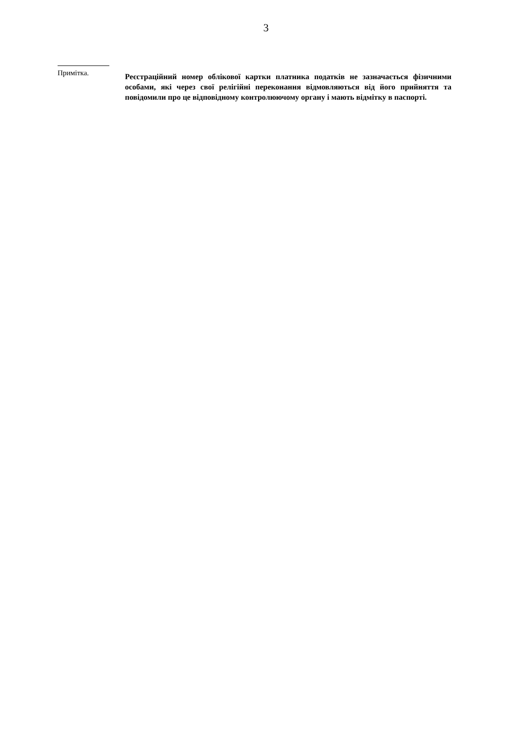3
Примітка.
Реєстраційний номер облікової картки платника податків не зазначається фізичними особами, які через свої релігійні переконання відмовляються від його прийняття та повідомили про це відповідному контролюючому органу і мають відмітку в паспорті.